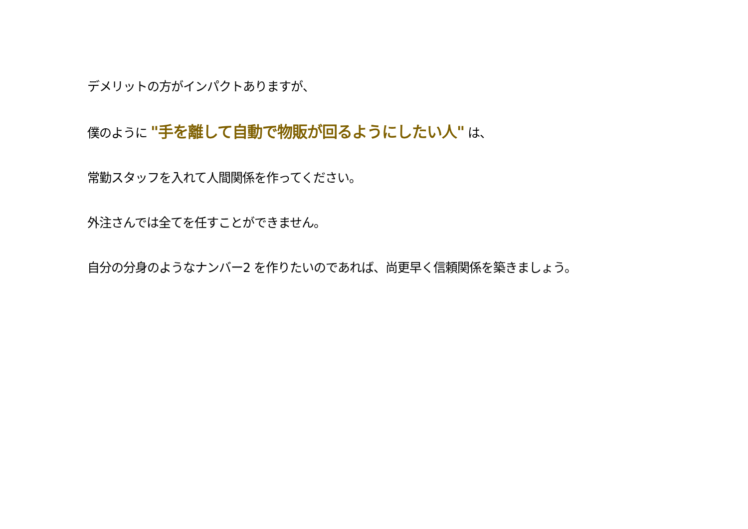デメリットの方がインパクトありますが、
僕のように "手を離して自動で物販が回るようにしたい人" は、
常勤スタッフを入れて人間関係を作ってください。
外注さんでは全てを任すことができません。
自分の分身のようなナンバー2 を作りたいのであれば、尚更早く信頼関係を築きましょう。